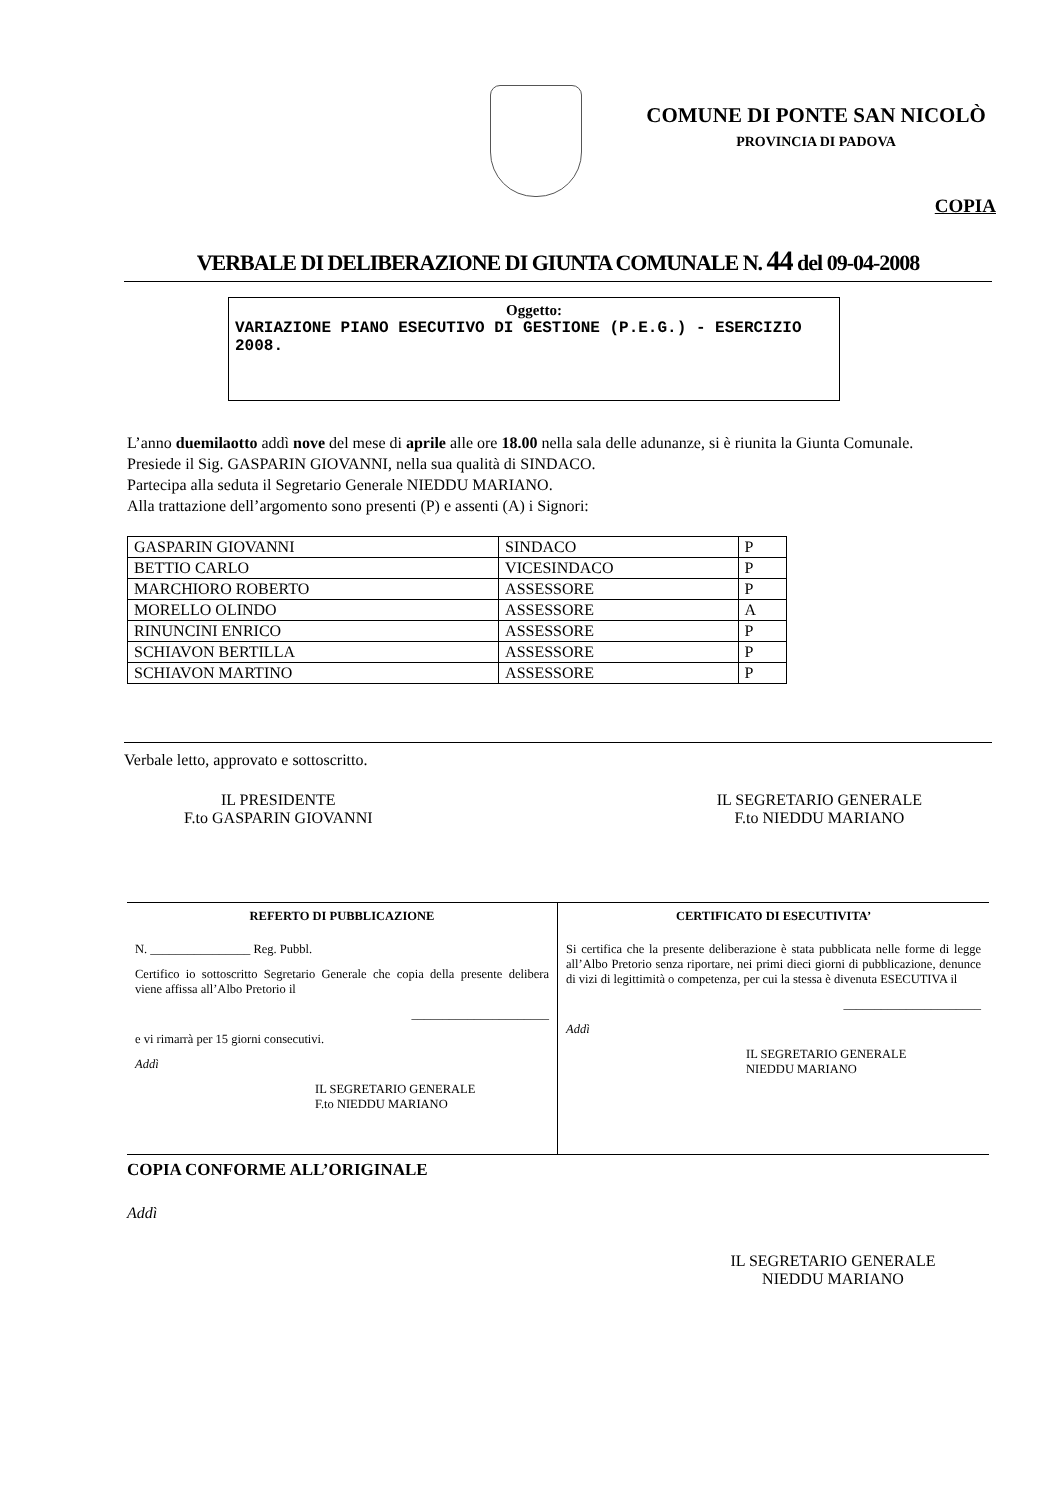COMUNE DI PONTE SAN NICOLÒ
PROVINCIA DI PADOVA
COPIA
VERBALE DI DELIBERAZIONE DI GIUNTA COMUNALE N. 44 del 09-04-2008
Oggetto:
VARIAZIONE PIANO ESECUTIVO DI GESTIONE (P.E.G.) - ESERCIZIO 2008.
L’anno duemilaotto addì nove del mese di aprile alle ore 18.00 nella sala delle adunanze, si è riunita la Giunta Comunale.
Presiede il Sig. GASPARIN GIOVANNI, nella sua qualità di SINDACO.
Partecipa alla seduta il Segretario Generale NIEDDU MARIANO.
Alla trattazione dell’argomento sono presenti (P) e assenti (A) i Signori:
| GASPARIN GIOVANNI | SINDACO | P |
| BETTIO CARLO | VICESINDACO | P |
| MARCHIORO ROBERTO | ASSESSORE | P |
| MORELLO OLINDO | ASSESSORE | A |
| RINUNCINI ENRICO | ASSESSORE | P |
| SCHIAVON BERTILLA | ASSESSORE | P |
| SCHIAVON MARTINO | ASSESSORE | P |
Verbale letto, approvato e sottoscritto.
IL PRESIDENTE
F.to GASPARIN GIOVANNI
IL SEGRETARIO GENERALE
F.to NIEDDU MARIANO
REFERTO DI PUBBLICAZIONE
N. ________________ Reg. Pubbl.
Certifico io sottoscritto Segretario Generale che copia della presente delibera viene affissa all’Albo Pretorio il
______________________
e vi rimarrà per 15 giorni consecutivi.
Addì
IL SEGRETARIO GENERALE
F.to NIEDDU MARIANO
CERTIFICATO DI ESECUTIVITA’
Si certifica che la presente deliberazione è stata pubblicata nelle forme di legge all’Albo Pretorio senza riportare, nei primi dieci giorni di pubblicazione, denunce di vizi di legittimità o competenza, per cui la stessa è divenuta ESECUTIVA il
______________________
Addì
IL SEGRETARIO GENERALE
NIEDDU MARIANO
COPIA CONFORME ALL’ORIGINALE
Addì
IL SEGRETARIO GENERALE
NIEDDU MARIANO